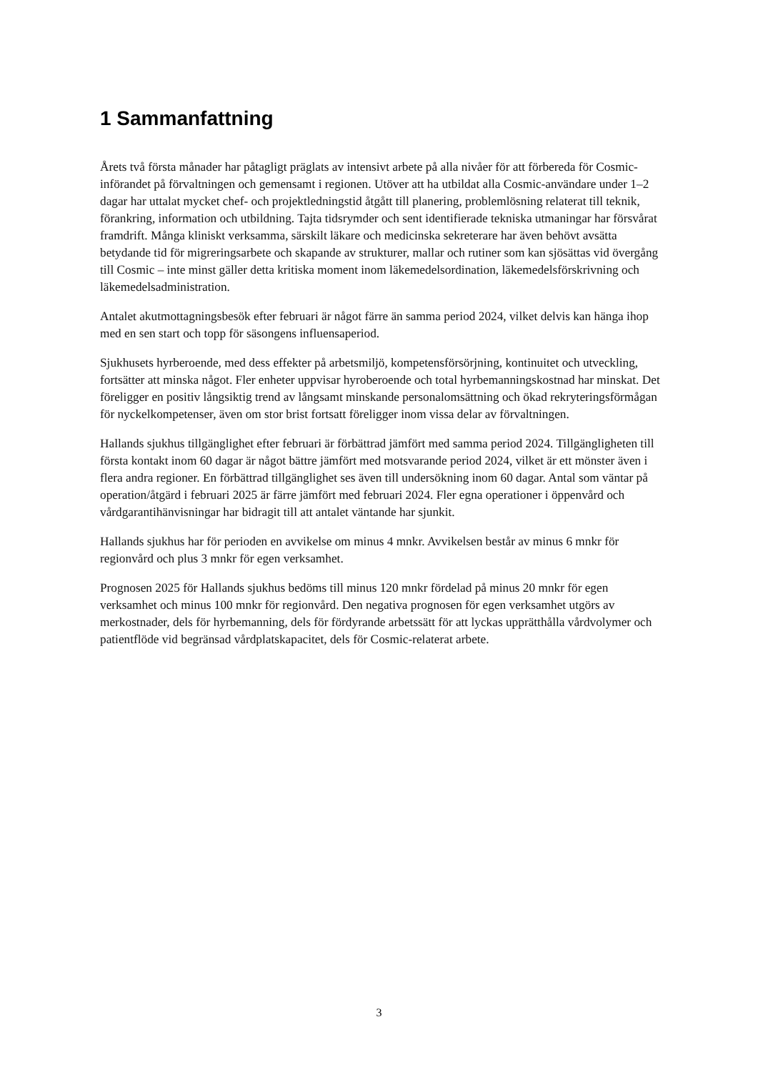1 Sammanfattning
Årets två första månader har påtagligt präglats av intensivt arbete på alla nivåer för att förbereda för Cosmic-införandet på förvaltningen och gemensamt i regionen. Utöver att ha utbildat alla Cosmic-användare under 1–2 dagar har uttalat mycket chef- och projektledningstid åtgått till planering, problemlösning relaterat till teknik, förankring, information och utbildning. Tajta tidsrymder och sent identifierade tekniska utmaningar har försvårat framdrift. Många kliniskt verksamma, särskilt läkare och medicinska sekreterare har även behövt avsätta betydande tid för migreringsarbete och skapande av strukturer, mallar och rutiner som kan sjösättas vid övergång till Cosmic – inte minst gäller detta kritiska moment inom läkemedelsordination, läkemedelsförskrivning och läkemedelsadministration.
Antalet akutmottagningsbesök efter februari är något färre än samma period 2024, vilket delvis kan hänga ihop med en sen start och topp för säsongens influensaperiod.
Sjukhusets hyrberoende, med dess effekter på arbetsmiljö, kompetensförsörjning, kontinuitet och utveckling, fortsätter att minska något. Fler enheter uppvisar hyroberoende och total hyrbemanningskostnad har minskat. Det föreligger en positiv långsiktig trend av långsamt minskande personalomsättning och ökad rekryteringsförmågan för nyckelkompetenser, även om stor brist fortsatt föreligger inom vissa delar av förvaltningen.
Hallands sjukhus tillgänglighet efter februari är förbättrad jämfört med samma period 2024. Tillgängligheten till första kontakt inom 60 dagar är något bättre jämfört med motsvarande period 2024, vilket är ett mönster även i flera andra regioner. En förbättrad tillgänglighet ses även till undersökning inom 60 dagar. Antal som väntar på operation/åtgärd i februari 2025 är färre jämfört med februari 2024. Fler egna operationer i öppenvård och vårdgarantihänvisningar har bidragit till att antalet väntande har sjunkit.
Hallands sjukhus har för perioden en avvikelse om minus 4 mnkr. Avvikelsen består av minus 6 mnkr för regionvård och plus 3 mnkr för egen verksamhet.
Prognosen 2025 för Hallands sjukhus bedöms till minus 120 mnkr fördelad på minus 20 mnkr för egen verksamhet och minus 100 mnkr för regionvård. Den negativa prognosen för egen verksamhet utgörs av merkostnader, dels för hyrbemanning, dels för fördyrande arbetssätt för att lyckas upprätthålla vårdvolymer och patientflöde vid begränsad vårdplatskapacitet, dels för Cosmic-relaterat arbete.
3